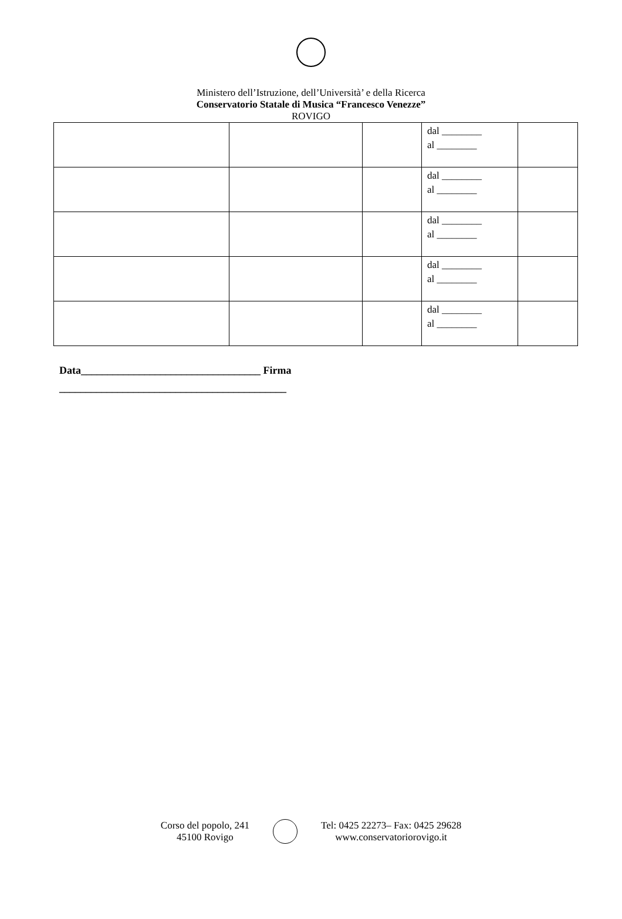Ministero dell’Istruzione, dell’Università’ e della Ricerca
Conservatorio Statale di Musica “Francesco Venezze”
ROVIGO
| | | | dal ________ al ________ | |
| | | | dal ________ al ________ | |
| | | | dal ________ al ________ | |
| | | | dal ________ al ________ | |
| | | | dal ________ al ________ | |
Data__________________________________ Firma
___________________________________________
Corso del popolo, 241
45100 Rovigo
Tel: 0425 22273– Fax: 0425 29628
www.conservatoriorovigo.it